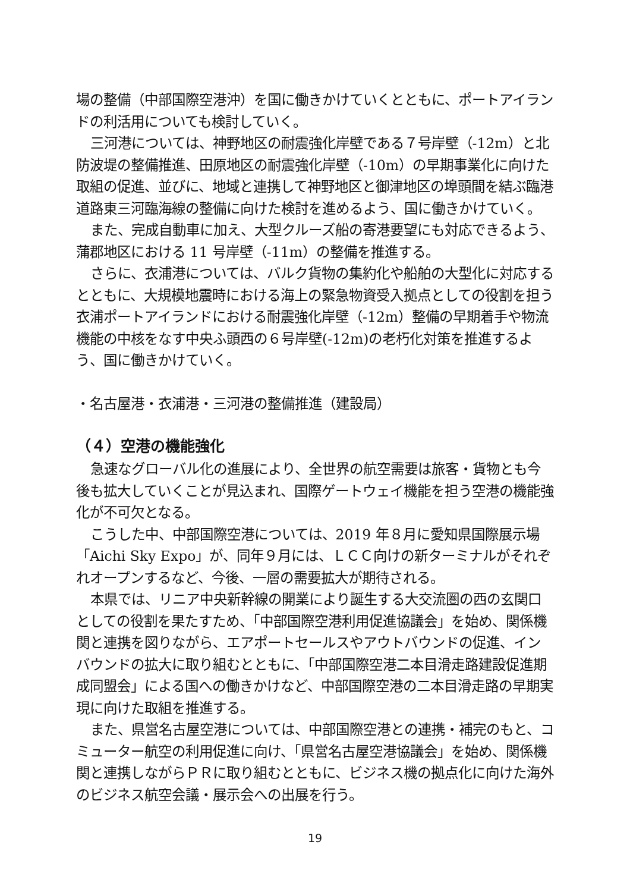場の整備（中部国際空港沖）を国に働きかけていくとともに、ポートアイランドの利活用についても検討していく。
三河港については、神野地区の耐震強化岸壁である７号岸壁（-12m）と北防波堤の整備推進、田原地区の耐震強化岸壁（-10m）の早期事業化に向けた取組の促進、並びに、地域と連携して神野地区と御津地区の埠頭間を結ぶ臨港道路東三河臨海線の整備に向けた検討を進めるよう、国に働きかけていく。
また、完成自動車に加え、大型クルーズ船の寄港要望にも対応できるよう、蒲郡地区における 11 号岸壁（-11m）の整備を推進する。
さらに、衣浦港については、バルク貨物の集約化や船舶の大型化に対応するとともに、大規模地震時における海上の緊急物資受入拠点としての役割を担う衣浦ポートアイランドにおける耐震強化岸壁（-12m）整備の早期着手や物流機能の中核をなす中央ふ頭西の６号岸壁(-12m)の老朽化対策を推進するよう、国に働きかけていく。
・名古屋港・衣浦港・三河港の整備推進（建設局）
（４）空港の機能強化
急速なグローバル化の進展により、全世界の航空需要は旅客・貨物とも今後も拡大していくことが見込まれ、国際ゲートウェイ機能を担う空港の機能強化が不可欠となる。
こうした中、中部国際空港については、2019 年８月に愛知県国際展示場「Aichi Sky Expo」が、同年９月には、ＬＣＣ向けの新ターミナルがそれぞれオープンするなど、今後、一層の需要拡大が期待される。
本県では、リニア中央新幹線の開業により誕生する大交流圏の西の玄関口としての役割を果たすため、「中部国際空港利用促進協議会」を始め、関係機関と連携を図りながら、エアポートセールスやアウトバウンドの促進、インバウンドの拡大に取り組むとともに、「中部国際空港二本目滑走路建設促進期成同盟会」による国への働きかけなど、中部国際空港の二本目滑走路の早期実現に向けた取組を推進する。
また、県営名古屋空港については、中部国際空港との連携・補完のもと、コミューター航空の利用促進に向け、「県営名古屋空港協議会」を始め、関係機関と連携しながらＰＲに取り組むとともに、ビジネス機の拠点化に向けた海外のビジネス航空会議・展示会への出展を行う。
19